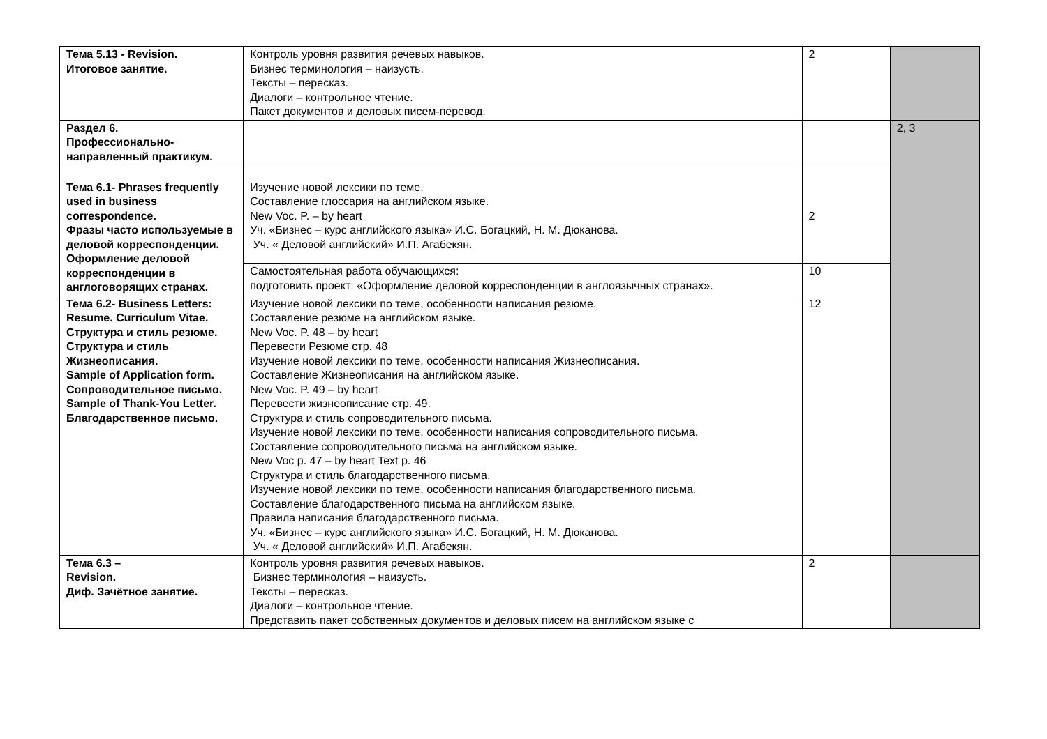| Тема 5.13 - Revision. Итоговое занятие. | Контроль уровня развития речевых навыков. Бизнес терминология – наизусть. Тексты – пересказ. Диалоги – контрольное чтение. Пакет документов и деловых писем-перевод. | 2 | |
| Раздел 6. Профессионально-направленный практикум. | | | 2, 3 |
| Тема 6.1- Phrases frequently used in business correspondence. Фразы часто используемые в деловой корреспонденции. Оформление деловой корреспонденции в англоговорящих странах. | Изучение новой лексики по теме. Составление глоссария на английском языке. New Voc. P. – by heart Уч. «Бизнес – курс английского языка» И.С. Богацкий, Н. М. Дюканова. Уч. « Деловой английский» И.П. Агабекян. | 2 | |
| | Самостоятельная работа обучающихся: подготовить проект: «Оформление деловой корреспонденции в англоязычных странах». | 10 | |
| Тема 6.2- Business Letters: Resume. Curriculum Vitae. Структура и стиль резюме. Структура и стиль Жизнеописания. Sample of Application form. Сопроводительное письмо. Sample of Thank-You Letter. Благодарственное письмо. | Изучение новой лексики по теме, особенности написания резюме. Составление резюме на английском языке. New Voc. P. 48 – by heart Перевести Резюме стр. 48 Изучение новой лексики по теме, особенности написания Жизнеописания. Составление Жизнеописания на английском языке. New Voc. P. 49 – by heart Перевести жизнеописание стр. 49. Структура и стиль сопроводительного письма. Изучение новой лексики по теме, особенности написания сопроводительного письма. Составление сопроводительного письма на английском языке. New Voc p. 47 – by heart Text p. 46 Структура и стиль благодарственного письма. Изучение новой лексики по теме, особенности написания благодарственного письма. Составление благодарственного письма на английском языке. Правила написания благодарственного письма. Уч. «Бизнес – курс английского языка» И.С. Богацкий, Н. М. Дюканова. Уч. « Деловой английский» И.П. Агабекян. | 12 | |
| Тема 6.3 – Revision. Диф. Зачётное занятие. | Контроль уровня развития речевых навыков. Бизнес терминология – наизусть. Тексты – пересказ. Диалоги – контрольное чтение. Представить пакет собственных документов и деловых писем на английском языке с | 2 | |